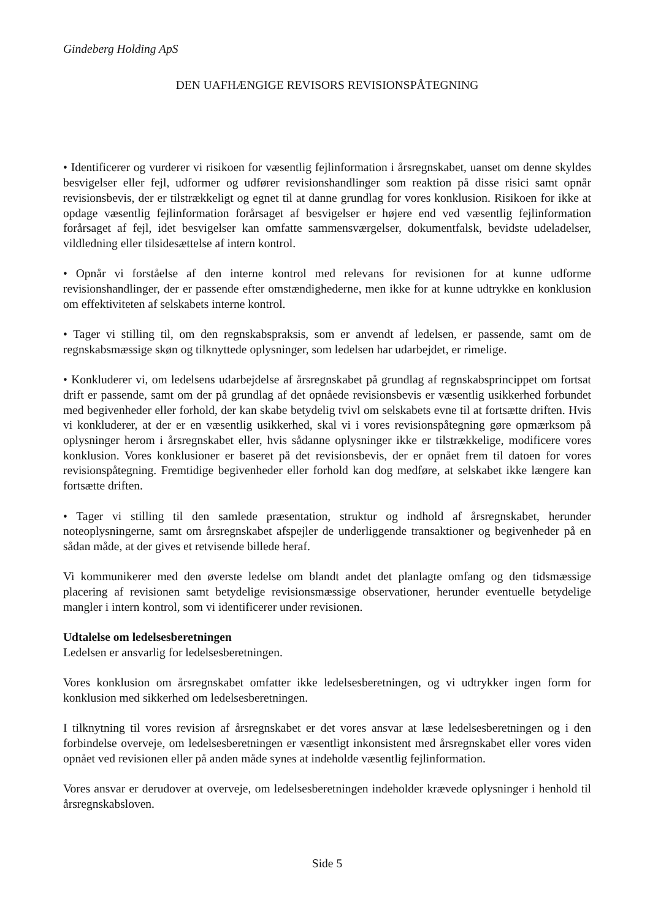Gindeberg Holding ApS
DEN UAFHÆNGIGE REVISORS REVISIONSPÅTEGNING
• Identificerer og vurderer vi risikoen for væsentlig fejlinformation i årsregnskabet, uanset om denne skyldes besvigelser eller fejl, udformer og udfører revisionshandlinger som reaktion på disse risici samt opnår revisionsbevis, der er tilstrækkeligt og egnet til at danne grundlag for vores konklusion. Risikoen for ikke at opdage væsentlig fejlinformation forårsaget af besvigelser er højere end ved væsentlig fejlinformation forårsaget af fejl, idet besvigelser kan omfatte sammensværgelser, dokumentfalsk, bevidste udeladelser, vildledning eller tilsidesættelse af intern kontrol.
• Opnår vi forståelse af den interne kontrol med relevans for revisionen for at kunne udforme revisionshandlinger, der er passende efter omstændighederne, men ikke for at kunne udtrykke en konklusion om effektiviteten af selskabets interne kontrol.
• Tager vi stilling til, om den regnskabspraksis, som er anvendt af ledelsen, er passende, samt om de regnskabsmæssige skøn og tilknyttede oplysninger, som ledelsen har udarbejdet, er rimelige.
• Konkluderer vi, om ledelsens udarbejdelse af årsregnskabet på grundlag af regnskabsprincippet om fortsat drift er passende, samt om der på grundlag af det opnåede revisionsbevis er væsentlig usikkerhed forbundet med begivenheder eller forhold, der kan skabe betydelig tvivl om selskabets evne til at fortsætte driften. Hvis vi konkluderer, at der er en væsentlig usikkerhed, skal vi i vores revisionspåtegning gøre opmærksom på oplysninger herom i årsregnskabet eller, hvis sådanne oplysninger ikke er tilstrækkelige, modificere vores konklusion. Vores konklusioner er baseret på det revisionsbevis, der er opnået frem til datoen for vores revisionspåtegning. Fremtidige begivenheder eller forhold kan dog medføre, at selskabet ikke længere kan fortsætte driften.
• Tager vi stilling til den samlede præsentation, struktur og indhold af årsregnskabet, herunder noteoplysningerne, samt om årsregnskabet afspejler de underliggende transaktioner og begivenheder på en sådan måde, at der gives et retvisende billede heraf.
Vi kommunikerer med den øverste ledelse om blandt andet det planlagte omfang og den tidsmæssige placering af revisionen samt betydelige revisionsmæssige observationer, herunder eventuelle betydelige mangler i intern kontrol, som vi identificerer under revisionen.
Udtalelse om ledelsesberetningen
Ledelsen er ansvarlig for ledelsesberetningen.
Vores konklusion om årsregnskabet omfatter ikke ledelsesberetningen, og vi udtrykker ingen form for konklusion med sikkerhed om ledelsesberetningen.
I tilknytning til vores revision af årsregnskabet er det vores ansvar at læse ledelsesberetningen og i den forbindelse overveje, om ledelsesberetningen er væsentligt inkonsistent med årsregnskabet eller vores viden opnået ved revisionen eller på anden måde synes at indeholde væsentlig fejlinformation.
Vores ansvar er derudover at overveje, om ledelsesberetningen indeholder krævede oplysninger i henhold til årsregnskabsloven.
Side 5